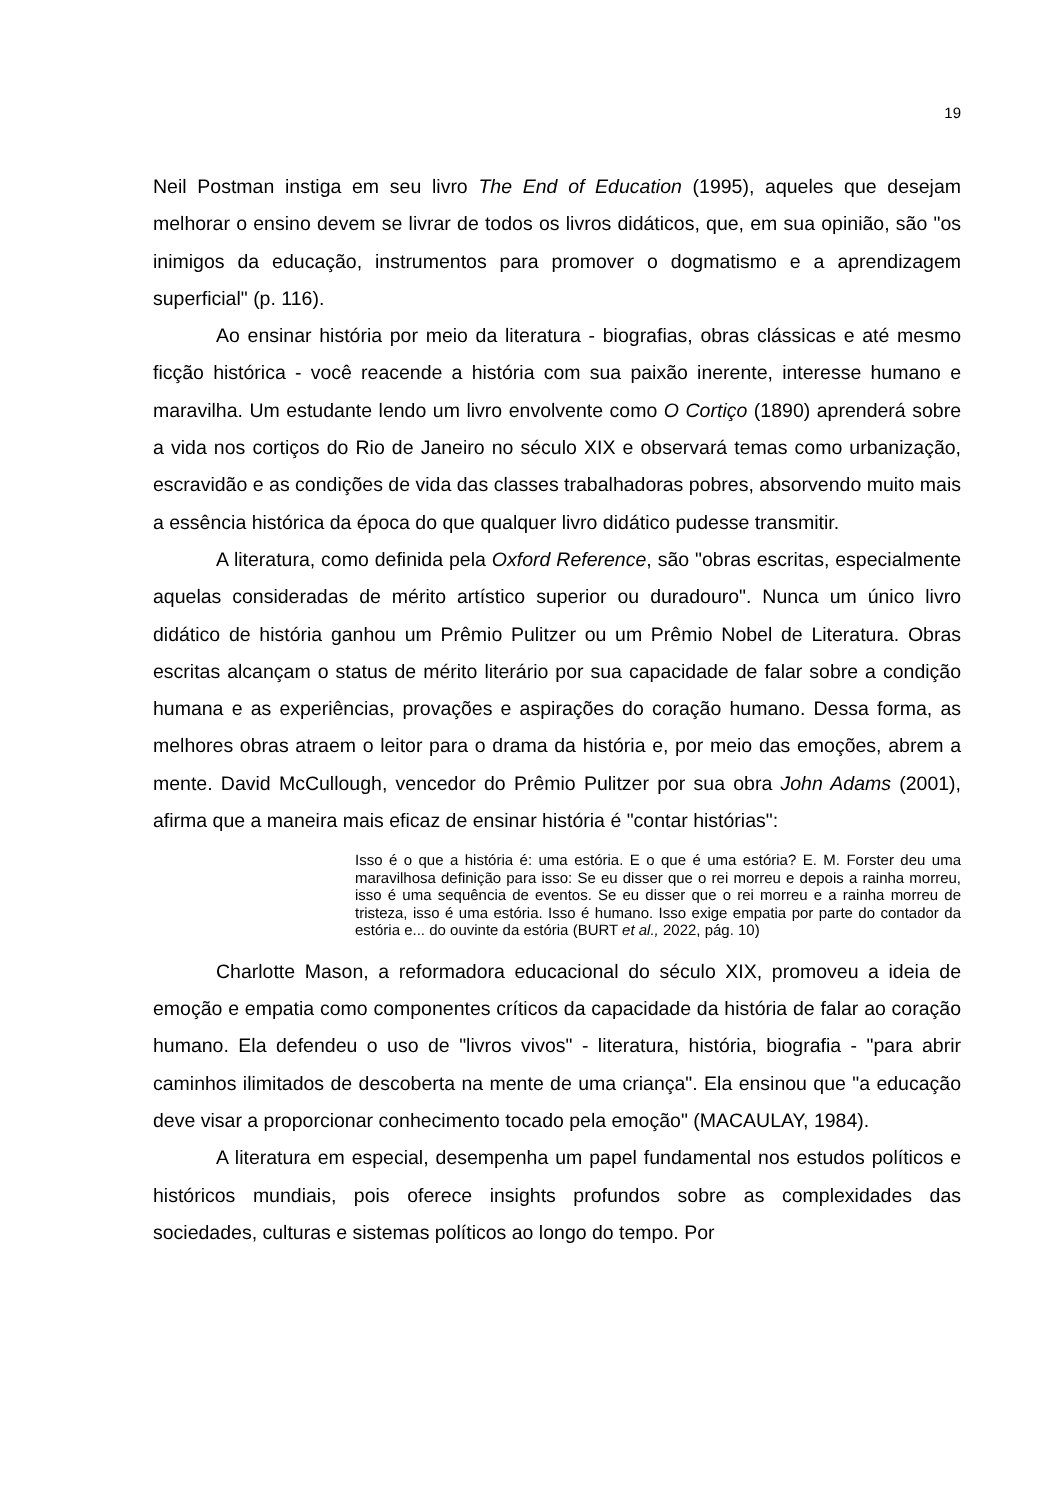19
Neil Postman instiga em seu livro The End of Education (1995), aqueles que desejam melhorar o ensino devem se livrar de todos os livros didáticos, que, em sua opinião, são "os inimigos da educação, instrumentos para promover o dogmatismo e a aprendizagem superficial" (p. 116).
Ao ensinar história por meio da literatura - biografias, obras clássicas e até mesmo ficção histórica - você reacende a história com sua paixão inerente, interesse humano e maravilha. Um estudante lendo um livro envolvente como O Cortiço (1890) aprenderá sobre a vida nos cortiços do Rio de Janeiro no século XIX e observará temas como urbanização, escravidão e as condições de vida das classes trabalhadoras pobres, absorvendo muito mais a essência histórica da época do que qualquer livro didático pudesse transmitir.
A literatura, como definida pela Oxford Reference, são "obras escritas, especialmente aquelas consideradas de mérito artístico superior ou duradouro". Nunca um único livro didático de história ganhou um Prêmio Pulitzer ou um Prêmio Nobel de Literatura. Obras escritas alcançam o status de mérito literário por sua capacidade de falar sobre a condição humana e as experiências, provações e aspirações do coração humano. Dessa forma, as melhores obras atraem o leitor para o drama da história e, por meio das emoções, abrem a mente. David McCullough, vencedor do Prêmio Pulitzer por sua obra John Adams (2001), afirma que a maneira mais eficaz de ensinar história é "contar histórias":
Isso é o que a história é: uma estória. E o que é uma estória? E. M. Forster deu uma maravilhosa definição para isso: Se eu disser que o rei morreu e depois a rainha morreu, isso é uma sequência de eventos. Se eu disser que o rei morreu e a rainha morreu de tristeza, isso é uma estória. Isso é humano. Isso exige empatia por parte do contador da estória e... do ouvinte da estória (BURT et al., 2022, pág. 10)
Charlotte Mason, a reformadora educacional do século XIX, promoveu a ideia de emoção e empatia como componentes críticos da capacidade da história de falar ao coração humano. Ela defendeu o uso de "livros vivos" - literatura, história, biografia - "para abrir caminhos ilimitados de descoberta na mente de uma criança". Ela ensinou que "a educação deve visar a proporcionar conhecimento tocado pela emoção" (MACAULAY, 1984).
A literatura em especial, desempenha um papel fundamental nos estudos políticos e históricos mundiais, pois oferece insights profundos sobre as complexidades das sociedades, culturas e sistemas políticos ao longo do tempo. Por